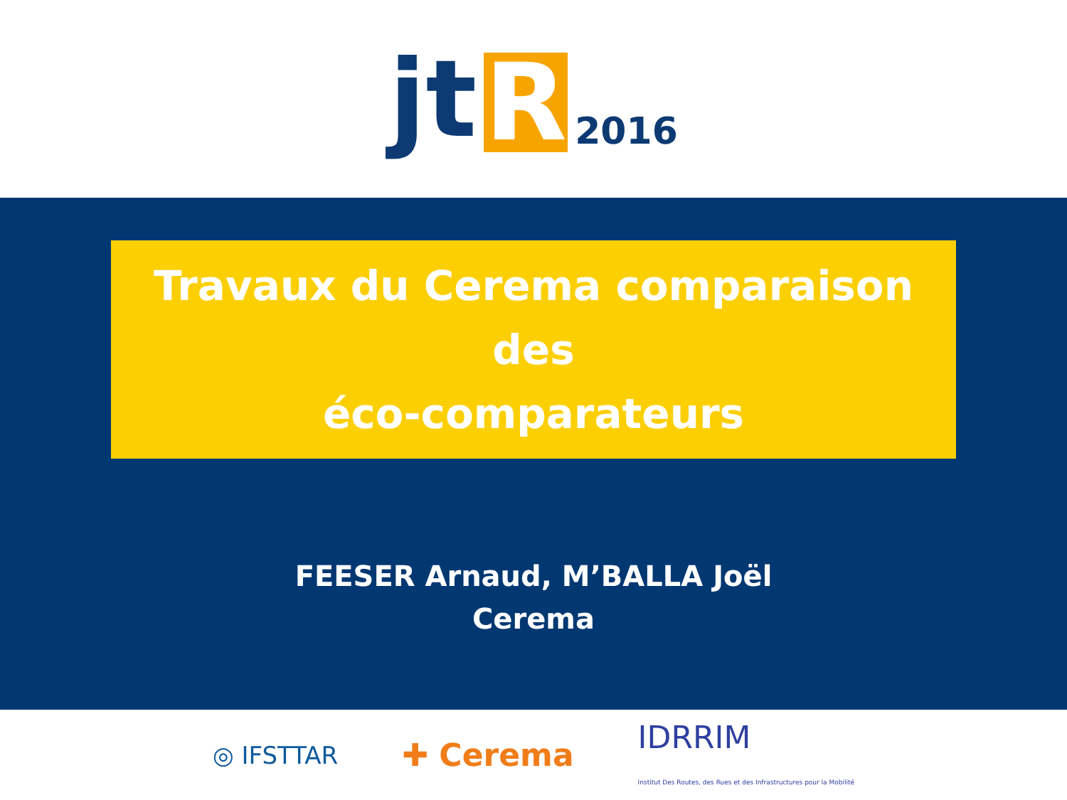jt R 2016
Travaux du Cerema comparaison des
éco-comparateurs
FEESER Arnaud, M’BALLA Joël
Cerema
◎ IFSTTAR ✚ Cerema IDRRIM
Institut Des Routes, des Rues et des Infrastructures pour la Mobilité